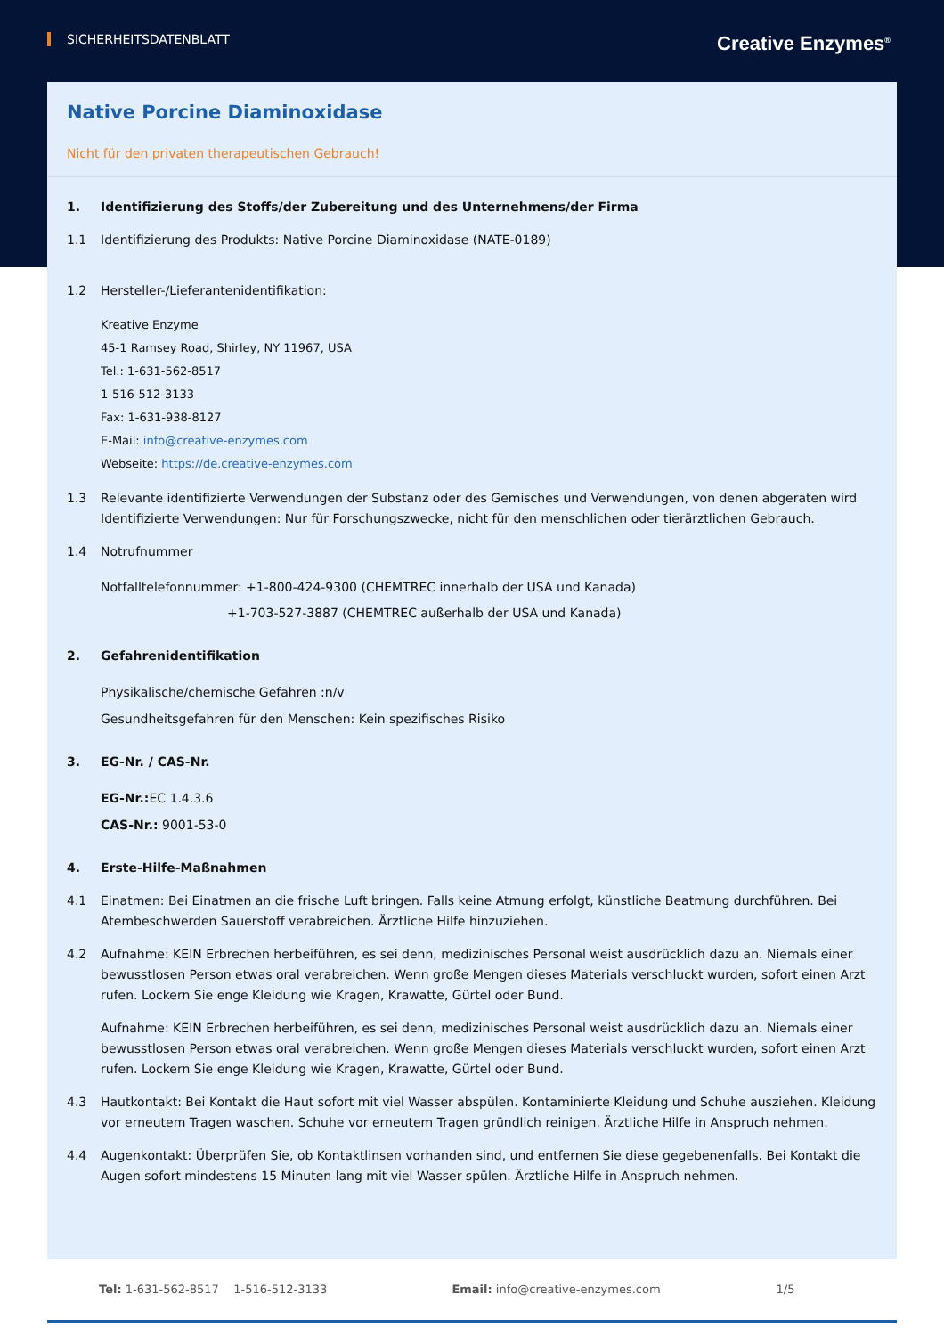SICHERHEITSDATENBLATT Creative Enzymes<sup>®</sup>
Native Porcine Diaminoxidase
Nicht für den privaten therapeutischen Gebrauch!
1. Identifizierung des Stoffs/der Zubereitung und des Unternehmens/der Firma
1.1 Identifizierung des Produkts: Native Porcine Diaminoxidase (NATE-0189)
1.2 Hersteller-/Lieferantenidentifikation:
Kreative Enzyme
45-1 Ramsey Road, Shirley, NY 11967, USA
Tel.: 1-631-562-8517
1-516-512-3133
Fax: 1-631-938-8127
E-Mail: info@creative-enzymes.com
Webseite: https://de.creative-enzymes.com
1.3 Relevante identifizierte Verwendungen der Substanz oder des Gemisches und Verwendungen, von denen abgeraten wird
Identifizierte Verwendungen: Nur für Forschungszwecke, nicht für den menschlichen oder tierärztlichen Gebrauch.
1.4 Notrufnummer
Notfalltelefonnummer: +1-800-424-9300 (CHEMTREC innerhalb der USA und Kanada)
+1-703-527-3887 (CHEMTREC außerhalb der USA und Kanada)
2. Gefahrenidentifikation
Physikalische/chemische Gefahren :n/v
Gesundheitsgefahren für den Menschen: Kein spezifisches Risiko
3. EG-Nr. / CAS-Nr.
EG-Nr.: EC 1.4.3.6
CAS-Nr.: 9001-53-0
4. Erste-Hilfe-Maßnahmen
4.1 Einatmen: Bei Einatmen an die frische Luft bringen. Falls keine Atmung erfolgt, künstliche Beatmung durchführen. Bei Atembeschwerden Sauerstoff verabreichen. Ärztliche Hilfe hinzuziehen.
4.2 Aufnahme: KEIN Erbrechen herbeiführen, es sei denn, medizinisches Personal weist ausdrücklich dazu an. Niemals einer bewusstlosen Person etwas oral verabreichen. Wenn große Mengen dieses Materials verschluckt wurden, sofort einen Arzt rufen. Lockern Sie enge Kleidung wie Kragen, Krawatte, Gürtel oder Bund.
Aufnahme: KEIN Erbrechen herbeiführen, es sei denn, medizinisches Personal weist ausdrücklich dazu an. Niemals einer bewusstlosen Person etwas oral verabreichen. Wenn große Mengen dieses Materials verschluckt wurden, sofort einen Arzt rufen. Lockern Sie enge Kleidung wie Kragen, Krawatte, Gürtel oder Bund.
4.3 Hautkontakt: Bei Kontakt die Haut sofort mit viel Wasser abspülen. Kontaminierte Kleidung und Schuhe ausziehen. Kleidung vor erneutem Tragen waschen. Schuhe vor erneutem Tragen gründlich reinigen. Ärztliche Hilfe in Anspruch nehmen.
4.4 Augenkontakt: Überprüfen Sie, ob Kontaktlinsen vorhanden sind, und entfernen Sie diese gegebenenfalls. Bei Kontakt die Augen sofort mindestens 15 Minuten lang mit viel Wasser spülen. Ärztliche Hilfe in Anspruch nehmen.
Tel: 1-631-562-8517 1-516-512-3133 Email: info@creative-enzymes.com 1/5